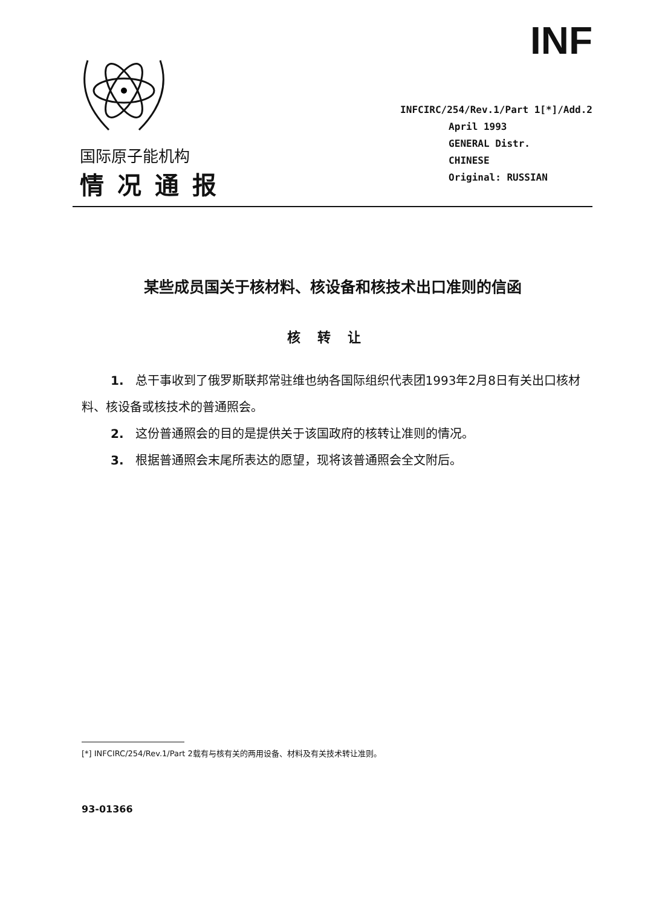INF
国际原子能机构
情况通报
INFCIRC/254/Rev.1/Part 1[*]/Add.2
April 1993
GENERAL Distr.
CHINESE
Original: RUSSIAN
某些成员国关于核材料、核设备和核技术出口准则的信函
核转让
1. 总干事收到了俄罗斯联邦常驻维也纳各国际组织代表团1993年2月8日有关出口核材料、核设备或核技术的普通照会。
2. 这份普通照会的目的是提供关于该国政府的核转让准则的情况。
3. 根据普通照会末尾所表达的愿望，现将该普通照会全文附后。
[*] INFCIRC/254/Rev.1/Part 2载有与核有关的两用设备、材料及有关技术转让准则。
93-01366